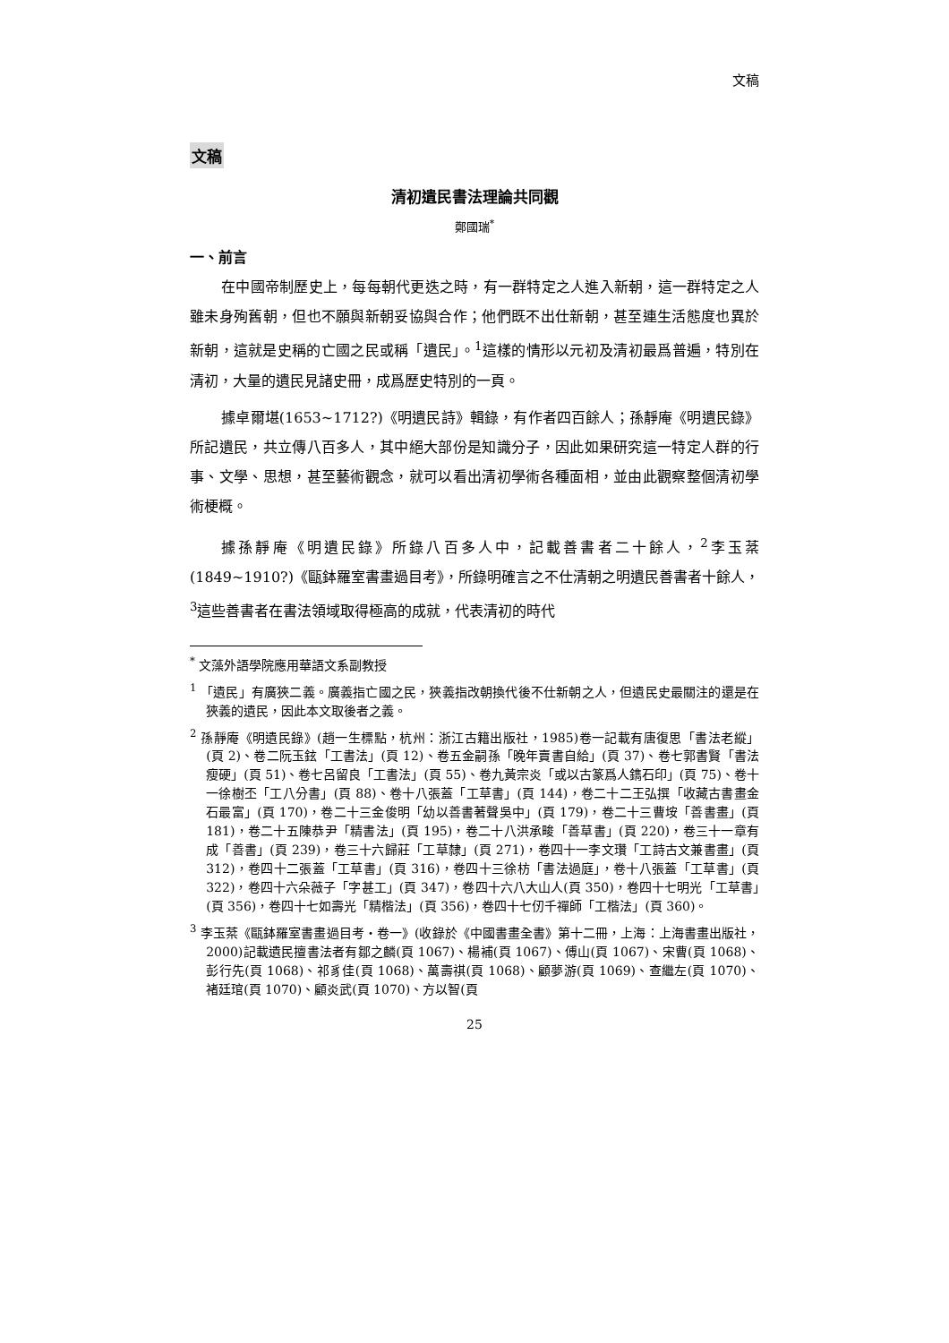文稿
文稿
清初遺民書法理論共同觀
鄭國瑞<sup>*</sup>
一、前言
在中國帝制歷史上，每每朝代更迭之時，有一群特定之人進入新朝，這一群特定之人雖未身殉舊朝，但也不願與新朝妥協與合作；他們既不出仕新朝，甚至連生活態度也異於新朝，這就是史稱的亡國之民或稱「遺民」。<sup>1</sup>這樣的情形以元初及清初最爲普遍，特別在清初，大量的遺民見諸史冊，成爲歷史特別的一頁。
據卓爾堪(1653~1712?)《明遺民詩》輯錄，有作者四百餘人；孫靜庵《明遺民錄》所記遺民，共立傳八百多人，其中絕大部份是知識分子，因此如果研究這一特定人群的行事、文學、思想，甚至藝術觀念，就可以看出清初學術各種面相，並由此觀察整個清初學術梗概。
據孫靜庵《明遺民錄》所錄八百多人中，記載善書者二十餘人，<sup>2</sup>李玉棻(1849~1910?)《甌鉢羅室書畫過目考》，所錄明確言之不仕清朝之明遺民善書者十餘人，<sup>3</sup>這些善書者在書法領域取得極高的成就，代表清初的時代
<sup>*</sup> 文藻外語學院應用華語文系副教授
<sup>1</sup> 「遺民」有廣狹二義。廣義指亡國之民，狹義指改朝換代後不仕新朝之人，但遺民史最關注的還是在狹義的遺民，因此本文取後者之義。
<sup>2</sup> 孫靜庵《明遺民錄》(趙一生標點，杭州：浙江古籍出版社，1985)卷一記載有唐復思「書法老縱」(頁 2)、卷二阮玉鉉「工書法」(頁 12)、卷五金嗣孫「晚年賣書自給」(頁 37)、卷七郭書賢「書法瘦硬」(頁 51)、卷七呂留良「工書法」(頁 55)、卷九黃宗炎「或以古篆爲人鐫石印」(頁 75)、卷十一徐樹丕「工八分書」(頁 88)、卷十八張蓋「工草書」(頁 144)，卷二十二王弘撰「收藏古書畫金石最富」(頁 170)，卷二十三金俊明「幼以善書著聲吳中」(頁 179)，卷二十三曹垵「善書畫」(頁 181)，卷二十五陳恭尹「精書法」(頁 195)，卷二十八洪承畯「善草書」(頁 220)，卷三十一章有成「善書」(頁 239)，卷三十六歸莊「工草隸」(頁 271)，卷四十一李文瓚「工詩古文兼書畫」(頁 312)，卷四十二張蓋「工草書」(頁 316)，卷四十三徐枋「書法過庭」，卷十八張蓋「工草書」(頁 322)，卷四十六朵薇子「字甚工」(頁 347)，卷四十六八大山人(頁 350)，卷四十七明光「工草書」(頁 356)，卷四十七如壽光「精楷法」(頁 356)，卷四十七仞千禪師「工楷法」(頁 360)。
<sup>3</sup> 李玉棻《甌鉢羅室書畫過目考‧卷一》(收錄於《中國書畫全書》第十二冊，上海：上海書畫出版社，2000)記載遺民擅書法者有鄒之麟(頁 1067)、楊補(頁 1067)、傅山(頁 1067)、宋曹(頁 1068)、彭行先(頁 1068)、祁豸佳(頁 1068)、萬壽祺(頁 1068)、顧夢游(頁 1069)、查繼左(頁 1070)、褚廷琯(頁 1070)、顧炎武(頁 1070)、方以智(頁
25